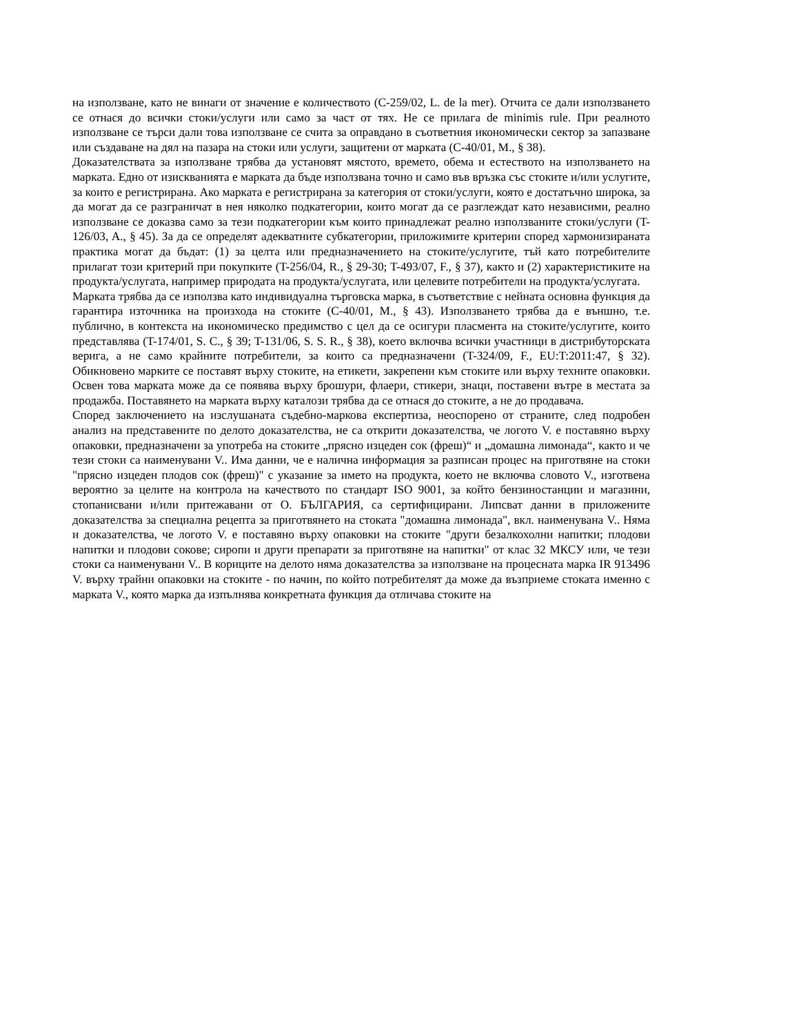на използване, като не винаги от значение е количеството (C-259/02, L. de la mer). Отчита се дали използването се отнася до всички стоки/услуги или само за част от тях. Не се прилага de minimis rule. При реалното използване се търси дали това използване се счита за оправдано в съответния икономически сектор за запазване или създаване на дял на пазара на стоки или услуги, защитени от марката (C-40/01, M., § 38).
Доказателствата за използване трябва да установят мястото, времето, обема и естеството на използването на марката. Едно от изискванията е марката да бъде използвана точно и само във връзка със стоките и/или услугите, за които е регистрирана. Ако марката е регистрирана за категория от стоки/услуги, която е достатъчно широка, за да могат да се разграничат в нея няколко подкатегории, които могат да се разглеждат като независими, реално използване се доказва само за тези подкатегории към които принадлежат реално използваните стоки/услуги (T-126/03, A., § 45). За да се определят адекватните субкатегории, приложимите критерии според хармонизираната практика могат да бъдат: (1) за целта или предназначението на стоките/услугите, тъй като потребителите прилагат този критерий при покупките (T-256/04, R., § 29-30; T-493/07, F., § 37), както и (2) характеристиките на продукта/услугата, например природата на продукта/услугата, или целевите потребители на продукта/услугата.
Марката трябва да се използва като индивидуална търговска марка, в съответствие с нейната основна функция да гарантира източника на произхода на стоките (C-40/01, M., § 43). Използването трябва да е външно, т.е. публично, в контекста на икономическо предимство с цел да се осигури пласмента на стоките/услугите, които представлява (T-174/01, S. C., § 39; T-131/06, S. S. R., § 38), което включва всички участници в дистрибуторската верига, а не само крайните потребители, за които са предназначени (T-324/09, F., EU:T:2011:47, § 32). Обикновено марките се поставят върху стоките, на етикети, закрепени към стоките или върху техните опаковки. Освен това марката може да се появява върху брошури, флаери, стикери, знаци, поставени вътре в местата за продажба. Поставянето на марката върху каталози трябва да се отнася до стоките, а не до продавача.
Според заключението на изслушаната съдебно-маркова експертиза, неоспорено от страните, след подробен анализ на представените по делото доказателства, не са открити доказателства, че логото V. е поставяно върху опаковки, предназначени за употреба на стоките „прясно изцеден сок (фреш)“ и „домашна лимонада“, както и че тези стоки са наименувани V.. Има данни, че е налична информация за разписан процес на приготвяне на стоки "прясно изцеден плодов сок (фреш)" с указание за името на продукта, което не включва словото V., изготвена вероятно за целите на контрола на качеството по стандарт ISO 9001, за който бензиностанции и магазини, стопанисвани и/или притежавани от О. БЪЛГАРИЯ, са сертифицирани. Липсват данни в приложените доказателства за специална рецепта за приготвянето на стоката "домашна лимонада", вкл. наименувана V.. Няма и доказателства, че логото V. е поставяно върху опаковки на стоките "други безалкохолни напитки; плодови напитки и плодови сокове; сиропи и други препарати за приготвяне на напитки" от клас 32 МКСУ или, че тези стоки са наименувани V.. В кориците на делото няма доказателства за използване на процесната марка IR 913496 V. върху трайни опаковки на стоките - по начин, по който потребителят да може да възприеме стоката именно с марката V., която марка да изпълнява конкретната функция да отличава стоките на